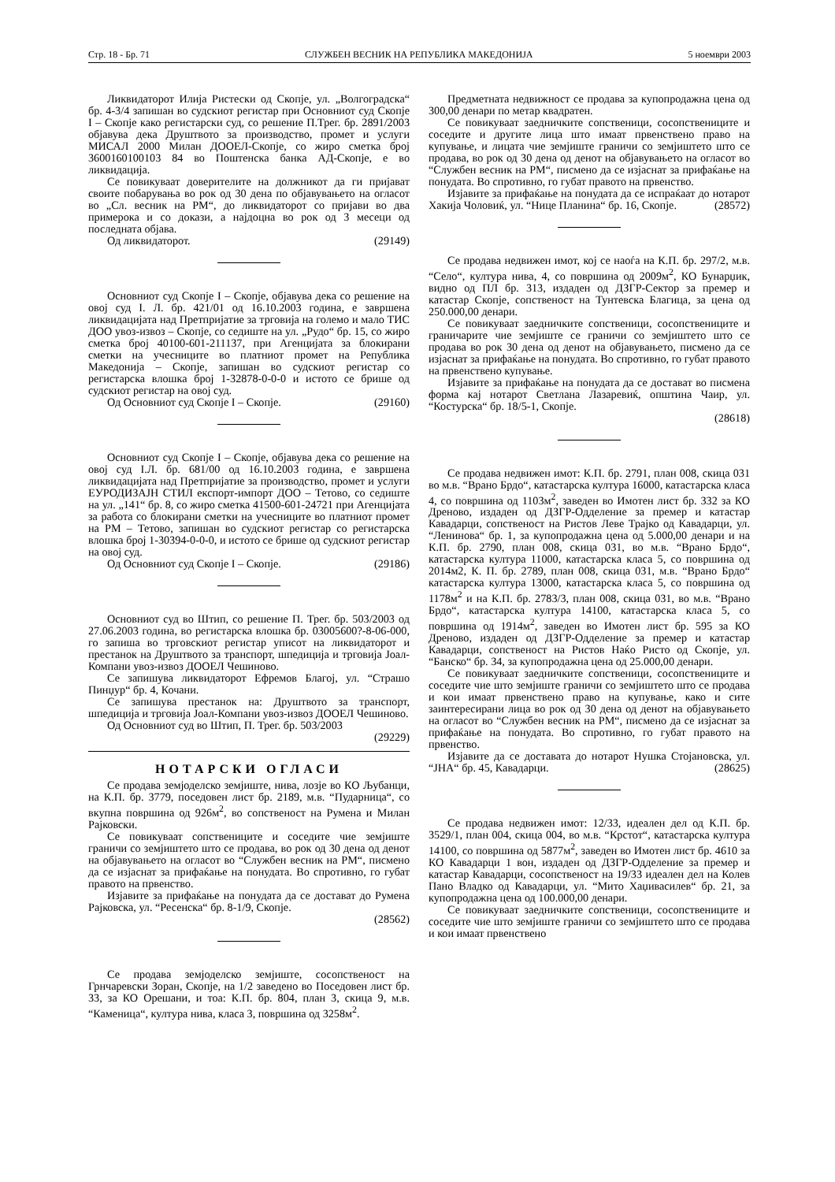Стр. 18 - Бр. 71 СЛУЖБЕН ВЕСНИК НА РЕПУБЛИКА МАКЕДОНИЈА 5 ноември 2003
Ликвидаторот Илија Ристески од Скопје, ул. „Волгоградска“ бр. 4-3/4 запишан во судскиот регистар при Основниот суд Скопје I – Скопје како регистарски суд, со решение П.Трег. бр. 2891/2003 објавува дека Друштвото за производство, промет и услуги МИСАЛ 2000 Милан ДООЕЛ-Скопје, со жиро сметка број 3600160100103 84 во Поштенска банка АД-Скопје, е во ликвидација.
Се повикуваат доверителите на должникот да ги пријават своите побарувања во рок од 30 дена по објавувањето на огласот во „Сл. весник на РМ“, до ликвидаторот со пријави во два примерока и со докази, а најдоцна во рок од 3 месеци од последната објава.
Од ликвидаторот. (29149)
Основниот суд Скопје I – Скопје, објавува дека со решение на овој суд I. Л. бр. 421/01 од 16.10.2003 година, е завршена ликвидацијата над Претпријатие за трговија на големо и мало ТИС ДОО увоз-извоз – Скопје, со седиште на ул. „Рудо“ бр. 15, со жиро сметка број 40100-601-211137, при Агенцијата за блокирани сметки на учесниците во платниот промет на Република Македонија – Скопје, запишан во судскиот регистар со регистарска влошка број 1-32878-0-0-0 и истото се брише од судскиот регистар на овој суд.
Од Основниот суд Скопје I – Скопје. (29160)
Основниот суд Скопје I – Скопје, објавува дека со решение на овој суд I.Л. бр. 681/00 од 16.10.2003 година, е завршена ликвидацијата над Претпријатие за производство, промет и услуги ЕУРОДИЗАЈН СТИЛ експорт-импорт ДОО – Тетово, со седиште на ул. „141“ бр. 8, со жиро сметка 41500-601-24721 при Агенцијата за работа со блокирани сметки на учесниците во платниот промет на РМ – Тетово, запишан во судскиот регистар со регистарска влошка број 1-30394-0-0-0, и истото се брише од судскиот регистар на овој суд.
Од Основниот суд Скопје I – Скопје. (29186)
Основниот суд во Штип, со решение П. Трег. бр. 503/2003 од 27.06.2003 година, во регистарска влошка бр. 03005600?-8-06-000, го запиша во трговскиот регистар уписот на ликвидаторот и престанок на Друштвото за транспорт, шпедиција и трговија Јоал-Компани увоз-извоз ДООЕЛ Чешиново.
Се запишува ликвидаторот Ефремов Благој, ул. “Страшо Пинџур“ бр. 4, Кочани.
Се запишува престанок на: Друштвото за транспорт, шпедиција и трговија Јоал-Компани увоз-извоз ДООЕЛ Чешиново.
Од Основниот суд во Штип, П. Трег. бр. 503/2003
(29229)
НОТАРСКИ ОГЛАСИ
Се продава земјоделско земјиште, нива, лозје во КО Љубанци, на К.П. бр. 3779, поседовен лист бр. 2189, м.в. “Пударница“, со вкупна површина од 926м<sup>2</sup>, во сопственост на Румена и Милан Рајковски.
Се повикуваат сопствениците и соседите чие земјиште граничи со земјиштето што се продава, во рок од 30 дена од денот на објавувањето на огласот во “Службен весник на РМ“, писмено да се изјаснат за прифаќање на понудата. Во спротивно, го губат правото на првенство.
Изјавите за прифаќање на понудата да се достават до Румена Рајковска, ул. “Ресенска“ бр. 8-1/9, Скопје.
(28562)
Се продава земјоделско земјиште, сосопственост на Грнчаревски Зоран, Скопје, на 1/2 заведено во Поседовен лист бр. 33, за КО Орешани, и тоа: К.П. бр. 804, план 3, скица 9, м.в. “Каменица“, култура нива, класа 3, површина од 3258м<sup>2</sup>.
Предметната недвижност се продава за купопродажна цена од 300,00 денари по метар квадратен.
Се повикуваат заедничките сопственици, сосопствениците и соседите и другите лица што имаат првенствено право на купување, и лицата чие земјиште граничи со земјиштето што се продава, во рок од 30 дена од денот на објавувањето на огласот во “Службен весник на РМ“, писмено да се изјаснат за прифаќање на понудата. Во спротивно, го губат правото на првенство.
Изјавите за прифаќање на понудата да се испраќаат до нотарот Хакија Чоловиќ, ул. “Нице Планина“ бр. 16, Скопје. (28572)
Се продава недвижен имот, кој се наоѓа на К.П. бр. 297/2, м.в. “Село“, култура нива, 4, со површина од 2009м<sup>2</sup>, КО Бунарџик, видно од ПЛ бр. 313, издаден од ДЗГР-Сектор за премер и катастар Скопје, сопственост на Тунтевска Благица, за цена од 250.000,00 денари.
Се повикуваат заедничките сопственици, сосопствениците и граничарите чие земјиште се граничи со земјиштето што се продава во рок 30 дена од денот на објавувањето, писмено да се изјаснат за прифаќање на понудата. Во спротивно, го губат правото на првенствено купување.
Изјавите за прифаќање на понудата да се достават во писмена форма кај нотарот Светлана Лазаревиќ, општина Чаир, ул. “Костурска“ бр. 18/5-1, Скопје.
(28618)
Се продава недвижен имот: К.П. бр. 2791, план 008, скица 031 во м.в. “Врано Брдо“, катастарска култура 16000, катастарска класа 4, со површина од 1103м<sup>2</sup>, заведен во Имотен лист бр. 332 за КО Дреново, издаден од ДЗГР-Одделение за премер и катастар Кавадарци, сопственост на Ристов Леве Трајко од Кавадарци, ул. “Ленинова“ бр. 1, за купопродажна цена од 5.000,00 денари и на К.П. бр. 2790, план 008, скица 031, во м.в. “Врано Брдо“, катастарска култура 11000, катастарска класа 5, со површина од 2014м2, К. П. бр. 2789, план 008, скица 031, м.в. “Врано Брдо“ катастарска култура 13000, катастарска класа 5, со површина од 1178м<sup>2</sup> и на К.П. бр. 2783/3, план 008, скица 031, во м.в. “Врано Брдо“, катастарска култура 14100, катастарска класа 5, со површина од 1914м<sup>2</sup>, заведен во Имотен лист бр. 595 за КО Дреново, издаден од ДЗГР-Одделение за премер и катастар Кавадарци, сопственост на Ристов Наќо Ристо од Скопје, ул. “Банско“ бр. 34, за купопродажна цена од 25.000,00 денари.
Се повикуваат заедничките сопственици, сосопствениците и соседите чие што земјиште граничи со земјиштето што се продава и кои имаат првенствено право на купување, како и сите заинтересирани лица во рок од 30 дена од денот на објавувањето на огласот во “Службен весник на РМ“, писмено да се изјаснат за прифаќање на понудата. Во спротивно, го губат правото на првенство.
Изјавите да се доставата до нотарот Нушка Стојановска, ул. “ЈНА“ бр. 45, Кавадарци. (28625)
Се продава недвижен имот: 12/33, идеален дел од К.П. бр. 3529/1, план 004, скица 004, во м.в. “Крстот“, катастарска култура 14100, со површина од 5877м<sup>2</sup>, заведен во Имотен лист бр. 4610 за КО Кавадарци 1 вон, издаден од ДЗГР-Одделение за премер и катастар Кавадарци, сосопственост на 19/33 идеален дел на Колев Пано Владко од Кавадарци, ул. “Мито Хаџивасилев“ бр. 21, за купопродажна цена од 100.000,00 денари.
Се повикуваат заедничките сопственици, сосопствениците и соседите чие што земјиште граничи со земјиштето што се продава и кои имаат првенствено